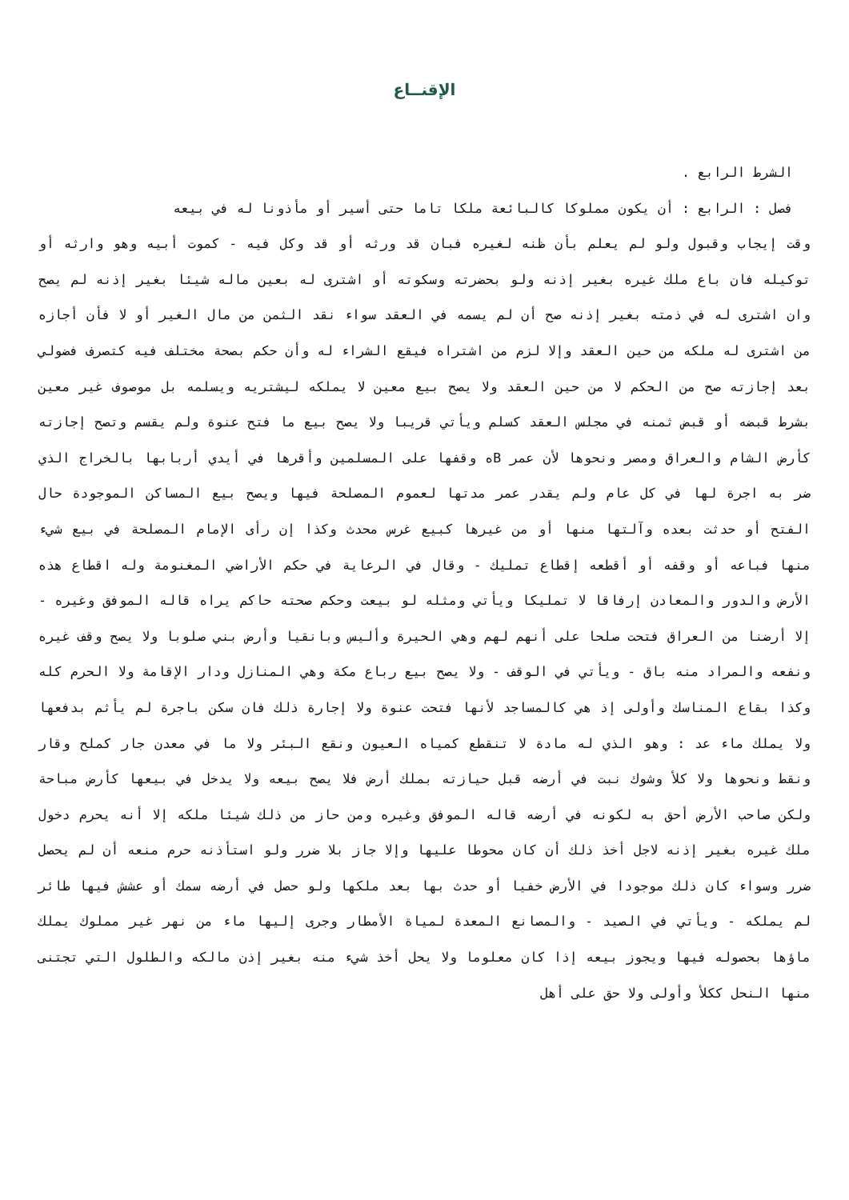الإقنــاع
الشرط الرابع .
فصل : الرابع : أن يكون مملوكا كالبائعة ملكا تاما حتى أسير أو مأذونا له في بيعه
وقت إيجاب وقبول ولو لم يعلم بأن ظنه لغيره فبان قد ورثه أو قد وكل فيه - كموت أبيه وهو وارثه أو توكيله فان باع ملك غيره بغير إذنه ولو بحضرته وسكوته أو اشترى له بعين ماله شيئا بغير إذنه لم يصح وان اشترى له في ذمته بغير إذنه صح أن لم يسمه في العقد سواء نقد الثمن من مال الغير أو لا فأن أجازه من اشترى له ملكه من حين العقد وإلا لزم من اشتراه فيقع الشراء له وأن حكم بصحة مختلف فيه كتصرف فضولي بعد إجازته صح من الحكم لا من حين العقد ولا يصح بيع معين لا يملكه ليشتريه ويسلمه بل موصوف غير معين بشرط قبضه أو قبض ثمنه في مجلس العقد كسلم ويأتي قريبا ولا يصح بيع ما فتح عنوة ولم يقسم وتصح إجازته كأرض الشام والعراق ومصر ونحوها لأن عمر Bه وقفها على المسلمين وأقرها في أيدي أربابها بالخراج الذي ضر به اجرة لها في كل عام ولم يقدر عمر مدتها لعموم المصلحة فيها ويصح بيع المساكن الموجودة حال الفتح أو حدثت بعده وآلتها منها أو من غيرها كبيع غرس محدث وكذا إن رأى الإمام المصلحة في بيع شيء منها فباعه أو وقفه أو أقطعه إقطاع تمليك - وقال في الرعاية في حكم الأراضي المغنومة وله اقطاع هذه الأرض والدور والمعادن إرفاقا لا تمليكا ويأتي ومثله لو بيعت وحكم صحته حاكم يراه قاله الموفق وغيره - إلا أرضنا من العراق فتحت صلحا على أنهم لهم وهي الحيرة وأليس وبانقيا وأرض بني صلوبا ولا يصح وقف غيره ونفعه والمراد منه باق - ويأتي في الوقف - ولا يصح بيع رباع مكة وهي المنازل ودار الإقامة ولا الحرم كله وكذا بقاع المناسك وأولى إذ هي كالمساجد لأنها فتحت عنوة ولا إجارة ذلك فان سكن باجرة لم يأثم بدفعها ولا يملك ماء عد : وهو الذي له مادة لا تنقطع كمياه العيون ونقع البئر ولا ما في معدن جار كملح وقار ونقط ونحوها ولا كلأ وشوك نبت في أرضه قبل حيازته بملك أرض فلا يصح بيعه ولا يدخل في بيعها كأرض مباحة ولكن صاحب الأرض أحق به لكونه في أرضه قاله الموفق وغيره ومن حاز من ذلك شيئا ملكه إلا أنه يحرم دخول ملك غيره بغير إذنه لاجل أخذ ذلك أن كان محوطا عليها وإلا جاز بلا ضرر ولو استأذنه حرم منعه أن لم يحصل ضرر وسواء كان ذلك موجودا في الأرض خفيا أو حدث بها بعد ملكها ولو حصل في أرضه سمك أو عشش فيها طائر لم يملكه - ويأتي في الصيد - والمصانع المعدة لمياة الأمطار وجرى إليها ماء من نهر غير مملوك يملك ماؤها بحصوله فيها ويجوز بيعه إذا كان معلوما ولا يحل أخذ شيء منه بغير إذن مالكه والطلول التي تجتنى منها النحل ككلأ وأولى ولا حق على أهل